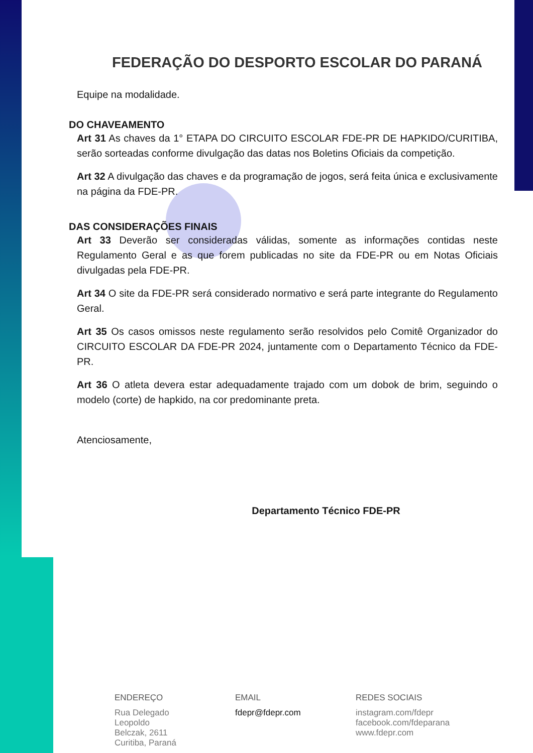FEDERAÇÃO DO DESPORTO ESCOLAR DO PARANÁ
Equipe na modalidade.
DO CHAVEAMENTO
Art 31 As chaves da 1° ETAPA DO CIRCUITO ESCOLAR FDE-PR DE HAPKIDO/CURITIBA, serão sorteadas conforme divulgação das datas nos Boletins Oficiais da competição.
Art 32 A divulgação das chaves e da programação de jogos, será feita única e exclusivamente na página da FDE-PR.
DAS CONSIDERAÇÕES FINAIS
Art 33 Deverão ser consideradas válidas, somente as informações contidas neste Regulamento Geral e as que forem publicadas no site da FDE-PR ou em Notas Oficiais divulgadas pela FDE-PR.
Art 34 O site da FDE-PR será considerado normativo e será parte integrante do Regulamento Geral.
Art 35 Os casos omissos neste regulamento serão resolvidos pelo Comitê Organizador do CIRCUITO ESCOLAR DA FDE-PR 2024, juntamente com o Departamento Técnico da FDE-PR.
Art 36 O atleta devera estar adequadamente trajado com um dobok de brim, seguindo o modelo (corte) de hapkido, na cor predominante preta.
Atenciosamente,
Departamento Técnico FDE-PR
ENDEREÇO
Rua Delegado
Leopoldo
Belczak, 2611
Curitiba, Paraná
EMAIL
fdepr@fdepr.com
REDES SOCIAIS
instagram.com/fdepr
facebook.com/fdeparana
www.fdepr.com